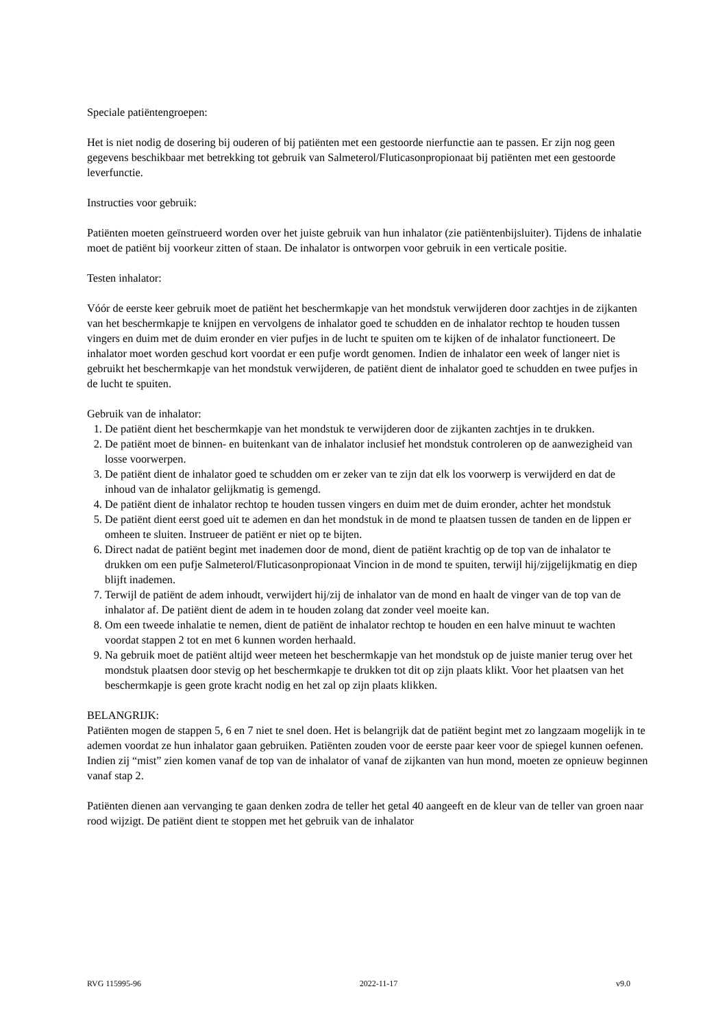Speciale patiëntengroepen:
Het is niet nodig de dosering bij ouderen of bij patiënten met een gestoorde nierfunctie aan te passen. Er zijn nog geen gegevens beschikbaar met betrekking tot gebruik van Salmeterol/Fluticasonpropionaat bij patiënten met een gestoorde leverfunctie.
Instructies voor gebruik:
Patiënten moeten geïnstrueerd worden over het juiste gebruik van hun inhalator (zie patiëntenbijsluiter). Tijdens de inhalatie moet de patiënt bij voorkeur zitten of staan. De inhalator is ontworpen voor gebruik in een verticale positie.
Testen inhalator:
Vóór de eerste keer gebruik moet de patiënt het beschermkapje van het mondstuk verwijderen door zachtjes in de zijkanten van het beschermkapje te knijpen en vervolgens de inhalator goed te schudden en de inhalator rechtop te houden tussen vingers en duim met de duim eronder en vier pufjes in de lucht te spuiten om te kijken of de inhalator functioneert. De inhalator moet worden geschud kort voordat er een pufje wordt genomen. Indien de inhalator een week of langer niet is gebruikt het beschermkapje van het mondstuk verwijderen, de patiënt dient de inhalator goed te schudden en twee pufjes in de lucht te spuiten.
Gebruik van de inhalator:
1. De patiënt dient het beschermkapje van het mondstuk te verwijderen door de zijkanten zachtjes in te drukken.
2. De patiënt moet de binnen- en buitenkant van de inhalator inclusief het mondstuk controleren op de aanwezigheid van losse voorwerpen.
3. De patiënt dient de inhalator goed te schudden om er zeker van te zijn dat elk los voorwerp is verwijderd en dat de inhoud van de inhalator gelijkmatig is gemengd.
4. De patiënt dient de inhalator rechtop te houden tussen vingers en duim met de duim eronder, achter het mondstuk
5. De patiënt dient eerst goed uit te ademen en dan het mondstuk in de mond te plaatsen tussen de tanden en de lippen er omheen te sluiten. Instrueer de patiënt er niet op te bijten.
6. Direct nadat de patiënt begint met inademen door de mond, dient de patiënt krachtig op de top van de inhalator te drukken om een pufje Salmeterol/Fluticasonpropionaat Vincion in de mond te spuiten, terwijl hij/zijgelijkmatig en diep blijft inademen.
7. Terwijl de patiënt de adem inhoudt, verwijdert hij/zij de inhalator van de mond en haalt de vinger van de top van de inhalator af. De patiënt dient de adem in te houden zolang dat zonder veel moeite kan.
8. Om een tweede inhalatie te nemen, dient de patiënt de inhalator rechtop te houden en een halve minuut te wachten voordat stappen 2 tot en met 6 kunnen worden herhaald.
9. Na gebruik moet de patiënt altijd weer meteen het beschermkapje van het mondstuk op de juiste manier terug over het mondstuk plaatsen door stevig op het beschermkapje te drukken tot dit op zijn plaats klikt. Voor het plaatsen van het beschermkapje is geen grote kracht nodig en het zal op zijn plaats klikken.
BELANGRIJK:
Patiënten mogen de stappen 5, 6 en 7 niet te snel doen. Het is belangrijk dat de patiënt begint met zo langzaam mogelijk in te ademen voordat ze hun inhalator gaan gebruiken. Patiënten zouden voor de eerste paar keer voor de spiegel kunnen oefenen. Indien zij “mist” zien komen vanaf de top van de inhalator of vanaf de zijkanten van hun mond, moeten ze opnieuw beginnen vanaf stap 2.
Patiënten dienen aan vervanging te gaan denken zodra de teller het getal 40 aangeeft en de kleur van de teller van groen naar rood wijzigt. De patiënt dient te stoppen met het gebruik van de inhalator
RVG 115995-96 2022-11-17 v9.0